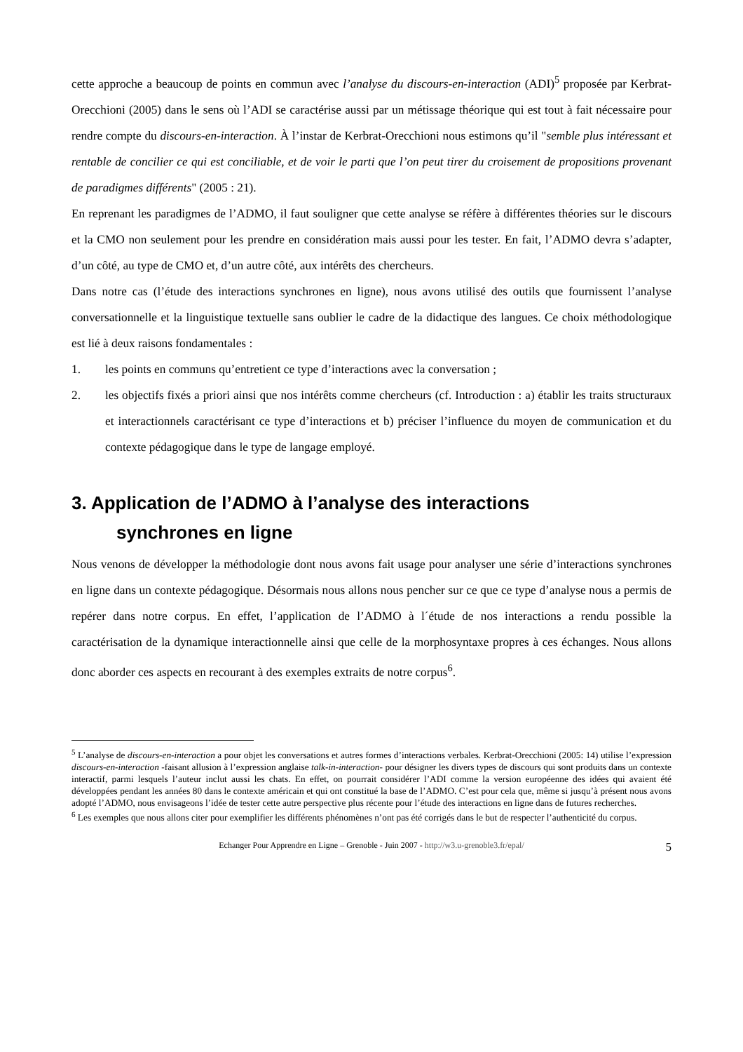cette approche a beaucoup de points en commun avec l’analyse du discours-en-interaction (ADI)<sup>5</sup> proposée par Kerbrat-Orecchioni (2005) dans le sens où l’ADI se caractérise aussi par un métissage théorique qui est tout à fait nécessaire pour rendre compte du discours-en-interaction. À l’instar de Kerbrat-Orecchioni nous estimons qu’il "semble plus intéressant et rentable de concilier ce qui est conciliable, et de voir le parti que l’on peut tirer du croisement de propositions provenant de paradigmes différents" (2005 : 21).
En reprenant les paradigmes de l’ADMO, il faut souligner que cette analyse se réfère à différentes théories sur le discours et la CMO non seulement pour les prendre en considération mais aussi pour les tester. En fait, l’ADMO devra s’adapter, d’un côté, au type de CMO et, d’un autre côté, aux intérêts des chercheurs.
Dans notre cas (l’étude des interactions synchrones en ligne), nous avons utilisé des outils que fournissent l’analyse conversationnelle et la linguistique textuelle sans oublier le cadre de la didactique des langues. Ce choix méthodologique est lié à deux raisons fondamentales :
1. les points en communs qu’entretient ce type d’interactions avec la conversation ;
2. les objectifs fixés a priori ainsi que nos intérêts comme chercheurs (cf. Introduction : a) établir les traits structuraux et interactionnels caractérisant ce type d’interactions et b) préciser l’influence du moyen de communication et du contexte pédagogique dans le type de langage employé.
3. Application de l’ADMO à l’analyse des interactions
synchrones en ligne
Nous venons de développer la méthodologie dont nous avons fait usage pour analyser une série d’interactions synchrones en ligne dans un contexte pédagogique. Désormais nous allons nous pencher sur ce que ce type d’analyse nous a permis de repérer dans notre corpus. En effet, l’application de l’ADMO à l´étude de nos interactions a rendu possible la caractérisation de la dynamique interactionnelle ainsi que celle de la morphosyntaxe propres à ces échanges. Nous allons donc aborder ces aspects en recourant à des exemples extraits de notre corpus<sup>6</sup>.
<sup>5</sup> L’analyse de discours-en-interaction a pour objet les conversations et autres formes d’interactions verbales. Kerbrat-Orecchioni (2005: 14) utilise l’expression discours-en-interaction -faisant allusion à l’expression anglaise talk-in-interaction- pour désigner les divers types de discours qui sont produits dans un contexte interactif, parmi lesquels l’auteur inclut aussi les chats. En effet, on pourrait considérer l’ADI comme la version européenne des idées qui avaient été développées pendant les années 80 dans le contexte américain et qui ont constitué la base de l’ADMO. C’est pour cela que, même si jusqu’à présent nous avons adopté l’ADMO, nous envisageons l’idée de tester cette autre perspective plus récente pour l’étude des interactions en ligne dans de futures recherches.
<sup>6</sup> Les exemples que nous allons citer pour exemplifier les différents phénomènes n’ont pas été corrigés dans le but de respecter l’authenticité du corpus.
Echanger Pour Apprendre en Ligne – Grenoble - Juin 2007 - http://w3.u-grenoble3.fr/epal/ 5